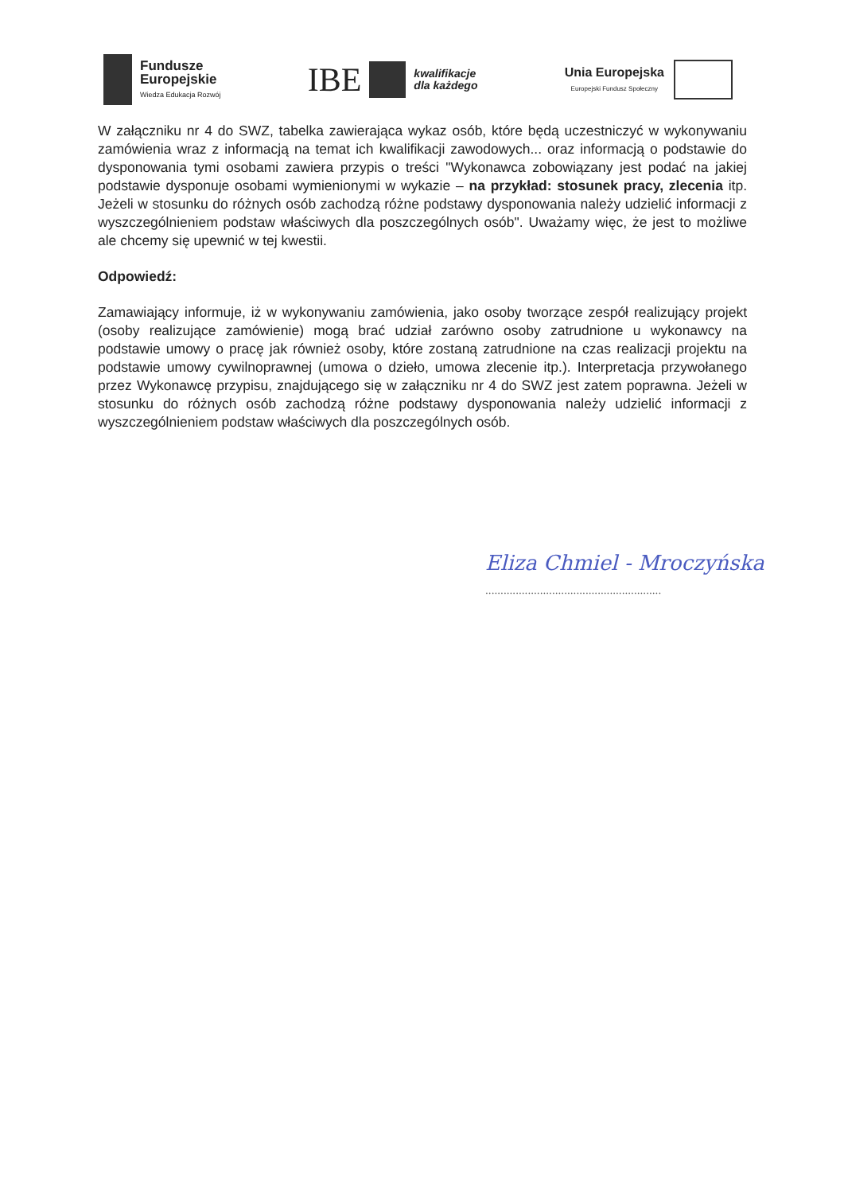Fundusze
Europejskie
Wiedza Edukacja Rozwój
IBE
kwalifikacje
dla każdego
Unia Europejska
Europejski Fundusz Społeczny
W załączniku nr 4 do SWZ, tabelka zawierająca wykaz osób, które będą uczestniczyć w wykonywaniu zamówienia wraz z informacją na temat ich kwalifikacji zawodowych... oraz informacją o podstawie do dysponowania tymi osobami zawiera przypis o treści "Wykonawca zobowiązany jest podać na jakiej podstawie dysponuje osobami wymienionymi w wykazie – na przykład: stosunek pracy, zlecenia itp. Jeżeli w stosunku do różnych osób zachodzą różne podstawy dysponowania należy udzielić informacji z wyszczególnieniem podstaw właściwych dla poszczególnych osób". Uważamy więc, że jest to możliwe ale chcemy się upewnić w tej kwestii.
Odpowiedź:
Zamawiający informuje, iż w wykonywaniu zamówienia, jako osoby tworzące zespół realizujący projekt (osoby realizujące zamówienie) mogą brać udział zarówno osoby zatrudnione u wykonawcy na podstawie umowy o pracę jak również osoby, które zostaną zatrudnione na czas realizacji projektu na podstawie umowy cywilnoprawnej (umowa o dzieło, umowa zlecenie itp.). Interpretacja przywołanego przez Wykonawcę przypisu, znajdującego się w załączniku nr 4 do SWZ jest zatem poprawna. Jeżeli w stosunku do różnych osób zachodzą różne podstawy dysponowania należy udzielić informacji z wyszczególnieniem podstaw właściwych dla poszczególnych osób.
Eliza Chmiel - Mroczyńska
..........................................................